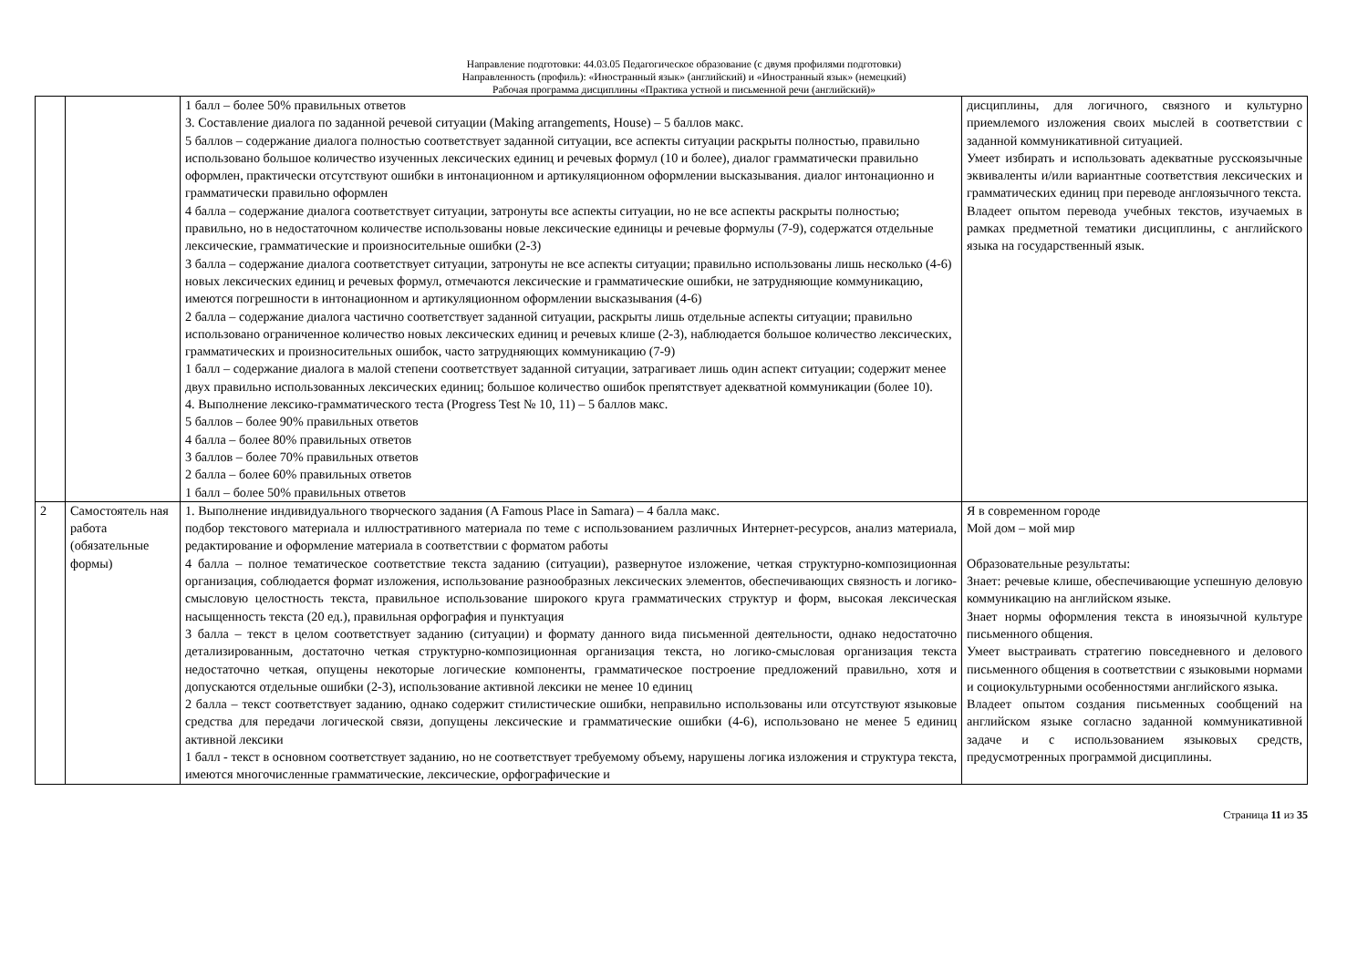Направление подготовки: 44.03.05 Педагогическое образование (с двумя профилями подготовки)
Направленность (профиль): «Иностранный язык» (английский) и «Иностранный язык» (немецкий)
Рабочая программа дисциплины «Практика устной и письменной речи (английский)»
| | | 1 балл – более 50% правильных ответов 3. Составление диалога по заданной речевой ситуации (Making arrangements, House) – 5 баллов макс. 5 баллов – содержание диалога полностью соответствует заданной ситуации, все аспекты ситуации раскрыты полностью, правильно использовано большое количество изученных лексических единиц и речевых формул (10 и более), диалог грамматически правильно оформлен, практически отсутствуют ошибки в интонационном и артикуляционном оформлении высказывания. диалог интонационно и грамматически правильно оформлен 4 балла – содержание диалога соответствует ситуации, затронуты все аспекты ситуации, но не все аспекты раскрыты полностью; правильно, но в недостаточном количестве использованы новые лексические единицы и речевые формулы (7-9), содержатся отдельные лексические, грамматические и произносительные ошибки (2-3) 3 балла – содержание диалога соответствует ситуации, затронуты не все аспекты ситуации; правильно использованы лишь несколько (4-6) новых лексических единиц и речевых формул, отмечаются лексические и грамматические ошибки, не затрудняющие коммуникацию, имеются погрешности в интонационном и артикуляционном оформлении высказывания (4-6) 2 балла – содержание диалога частично соответствует заданной ситуации, раскрыты лишь отдельные аспекты ситуации; правильно использовано ограниченное количество новых лексических единиц и речевых клише (2-3), наблюдается большое количество лексических, грамматических и произносительных ошибок, часто затрудняющих коммуникацию (7-9) 1 балл – содержание диалога в малой степени соответствует заданной ситуации, затрагивает лишь один аспект ситуации; содержит менее двух правильно использованных лексических единиц; большое количество ошибок препятствует адекватной коммуникации (более 10). 4. Выполнение лексико-грамматического теста (Progress Test № 10, 11) – 5 баллов макс. 5 баллов – более 90% правильных ответов 4 балла – более 80% правильных ответов 3 баллов – более 70% правильных ответов 2 балла – более 60% правильных ответов 1 балл – более 50% правильных ответов | дисциплины, для логичного, связного и культурно приемлемого изложения своих мыслей в соответствии с заданной коммуникативной ситуацией. Умеет избирать и использовать адекватные русскоязычные эквиваленты и/или вариантные соответствия лексических и грамматических единиц при переводе англоязычного текста. Владеет опытом перевода учебных текстов, изучаемых в рамках предметной тематики дисциплины, с английского языка на государственный язык. |
| 2 | Самостоятель ная работа (обязательные формы) | 1. Выполнение индивидуального творческого задания (A Famous Place in Samara) – 4 балла макс. подбор текстового материала и иллюстративного материала по теме с использованием различных Интернет-ресурсов, анализ материала, редактирование и оформление материала в соответствии с форматом работы 4 балла – полное тематическое соответствие текста заданию (ситуации), развернутое изложение, четкая структурно-композиционная организация, соблюдается формат изложения, использование разнообразных лексических элементов, обеспечивающих связность и логико-смысловую целостность текста, правильное использование широкого круга грамматических структур и форм, высокая лексическая насыщенность текста (20 ед.), правильная орфография и пунктуация 3 балла – текст в целом соответствует заданию (ситуации) и формату данного вида письменной деятельности, однако недостаточно детализированным, достаточно четкая структурно-композиционная организация текста, но логико-смысловая организация текста недостаточно четкая, опущены некоторые логические компоненты, грамматическое построение предложений правильно, хотя и допускаются отдельные ошибки (2-3), использование активной лексики не менее 10 единиц 2 балла – текст соответствует заданию, однако содержит стилистические ошибки, неправильно использованы или отсутствуют языковые средства для передачи логической связи, допущены лексические и грамматические ошибки (4-6), использовано не менее 5 единиц активной лексики 1 балл - текст в основном соответствует заданию, но не соответствует требуемому объему, нарушены логика изложения и структура текста, имеются многочисленные грамматические, лексические, орфографические и | Я в современном городе Мой дом – мой мир Образовательные результаты: Знает: речевые клише, обеспечивающие успешную деловую коммуникацию на английском языке. Знает нормы оформления текста в иноязычной культуре письменного общения. Умеет выстраивать стратегию повседневного и делового письменного общения в соответствии с языковыми нормами и социокультурными особенностями английского языка. Владеет опытом создания письменных сообщений на английском языке согласно заданной коммуникативной задаче и с использованием языковых средств, предусмотренных программой дисциплины. |
Страница 11 из 35